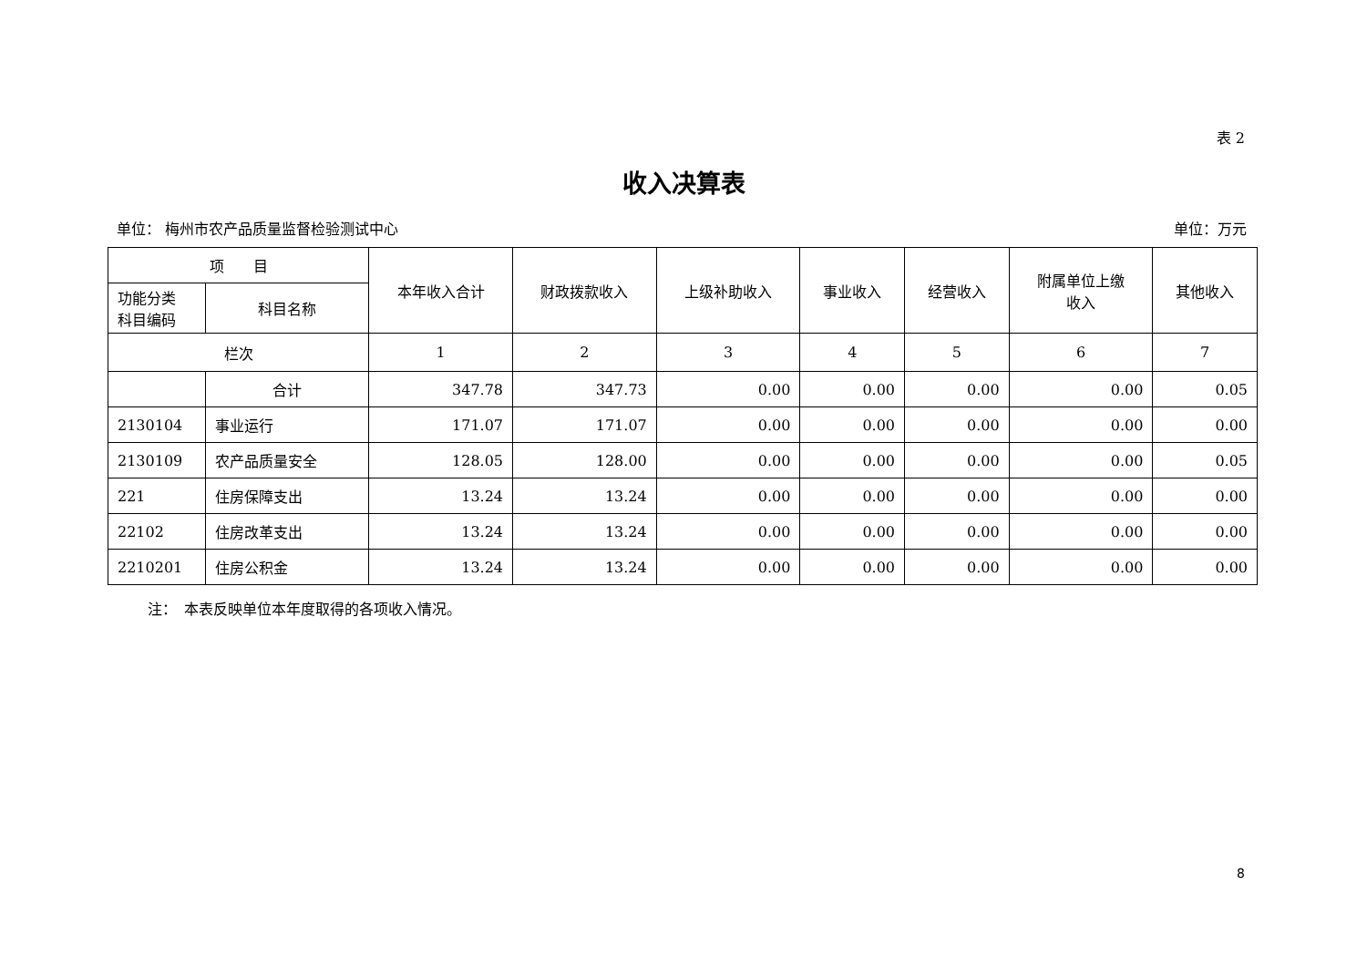表 2
收入决算表
单位： 梅州市农产品质量监督检验测试中心 单位：万元
| 项 目 | | 本年收入合计 | 财政拨款收入 | 上级补助收入 | 事业收入 | 经营收入 | 附属单位上缴 收入 | 其他收入 |
| --- | --- | --- | --- | --- | --- | --- | --- | --- |
| 功能分类 科目编码 | 科目名称 | | | | | | | |
| 栏次 | | 1 | 2 | 3 | 4 | 5 | 6 | 7 |
| | 合计 | 347.78 | 347.73 | 0.00 | 0.00 | 0.00 | 0.00 | 0.05 |
| 2130104 | 事业运行 | 171.07 | 171.07 | 0.00 | 0.00 | 0.00 | 0.00 | 0.00 |
| 2130109 | 农产品质量安全 | 128.05 | 128.00 | 0.00 | 0.00 | 0.00 | 0.00 | 0.05 |
| 221 | 住房保障支出 | 13.24 | 13.24 | 0.00 | 0.00 | 0.00 | 0.00 | 0.00 |
| 22102 | 住房改革支出 | 13.24 | 13.24 | 0.00 | 0.00 | 0.00 | 0.00 | 0.00 |
| 2210201 | 住房公积金 | 13.24 | 13.24 | 0.00 | 0.00 | 0.00 | 0.00 | 0.00 |
注：　本表反映单位本年度取得的各项收入情况。
8